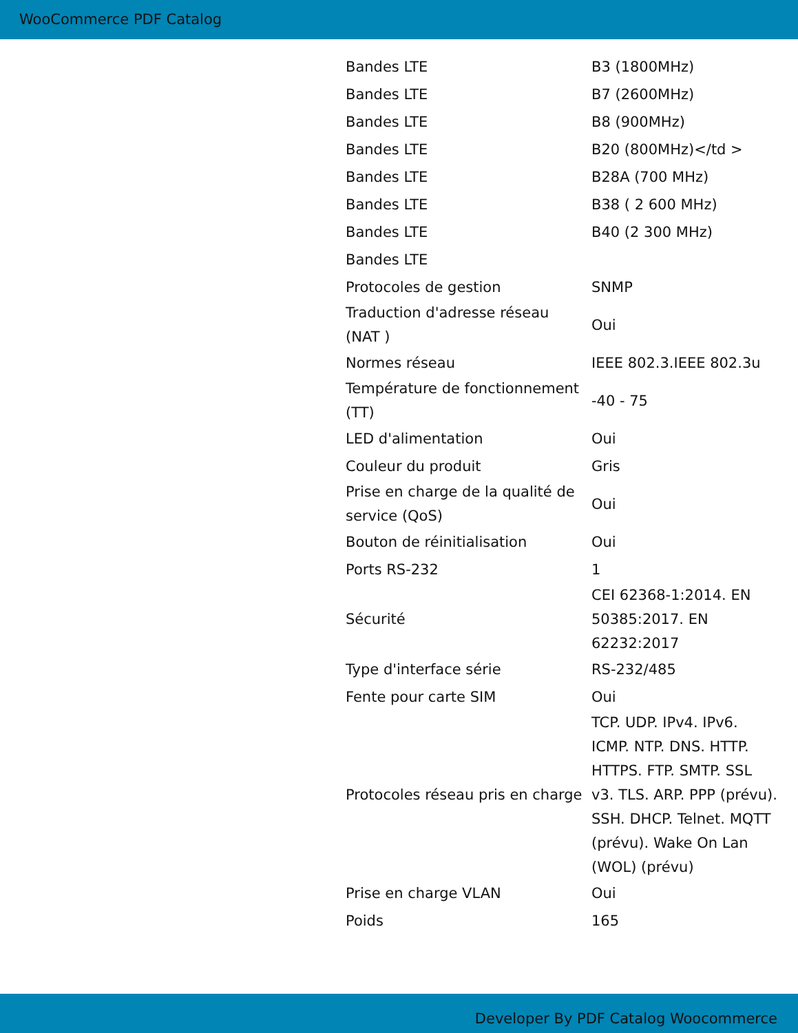WooCommerce PDF Catalog
| Bandes LTE | B3 (1800MHz) |
| Bandes LTE | B7 (2600MHz) |
| Bandes LTE | B8 (900MHz) |
| Bandes LTE | B20 (800MHz)</td > |
| Bandes LTE | B28A (700 MHz) |
| Bandes LTE | B38 ( 2 600 MHz) |
| Bandes LTE | B40 (2 300 MHz) |
| Bandes LTE | |
| Protocoles de gestion | SNMP |
| Traduction d'adresse réseau (NAT ) | Oui |
| Normes réseau | IEEE 802.3.IEEE 802.3u |
| Température de fonctionnement (TT) | -40 - 75 |
| LED d'alimentation | Oui |
| Couleur du produit | Gris |
| Prise en charge de la qualité de service (QoS) | Oui |
| Bouton de réinitialisation | Oui |
| Ports RS-232 | 1 |
| Sécurité | CEI 62368-1:2014. EN 50385:2017. EN 62232:2017 |
| Type d'interface série | RS-232/485 |
| Fente pour carte SIM | Oui |
| Protocoles réseau pris en charge | TCP. UDP. IPv4. IPv6. ICMP. NTP. DNS. HTTP. HTTPS. FTP. SMTP. SSL v3. TLS. ARP. PPP (prévu). SSH. DHCP. Telnet. MQTT (prévu). Wake On Lan (WOL) (prévu) |
| Prise en charge VLAN | Oui |
| Poids | 165 |
Developer By PDF Catalog Woocommerce